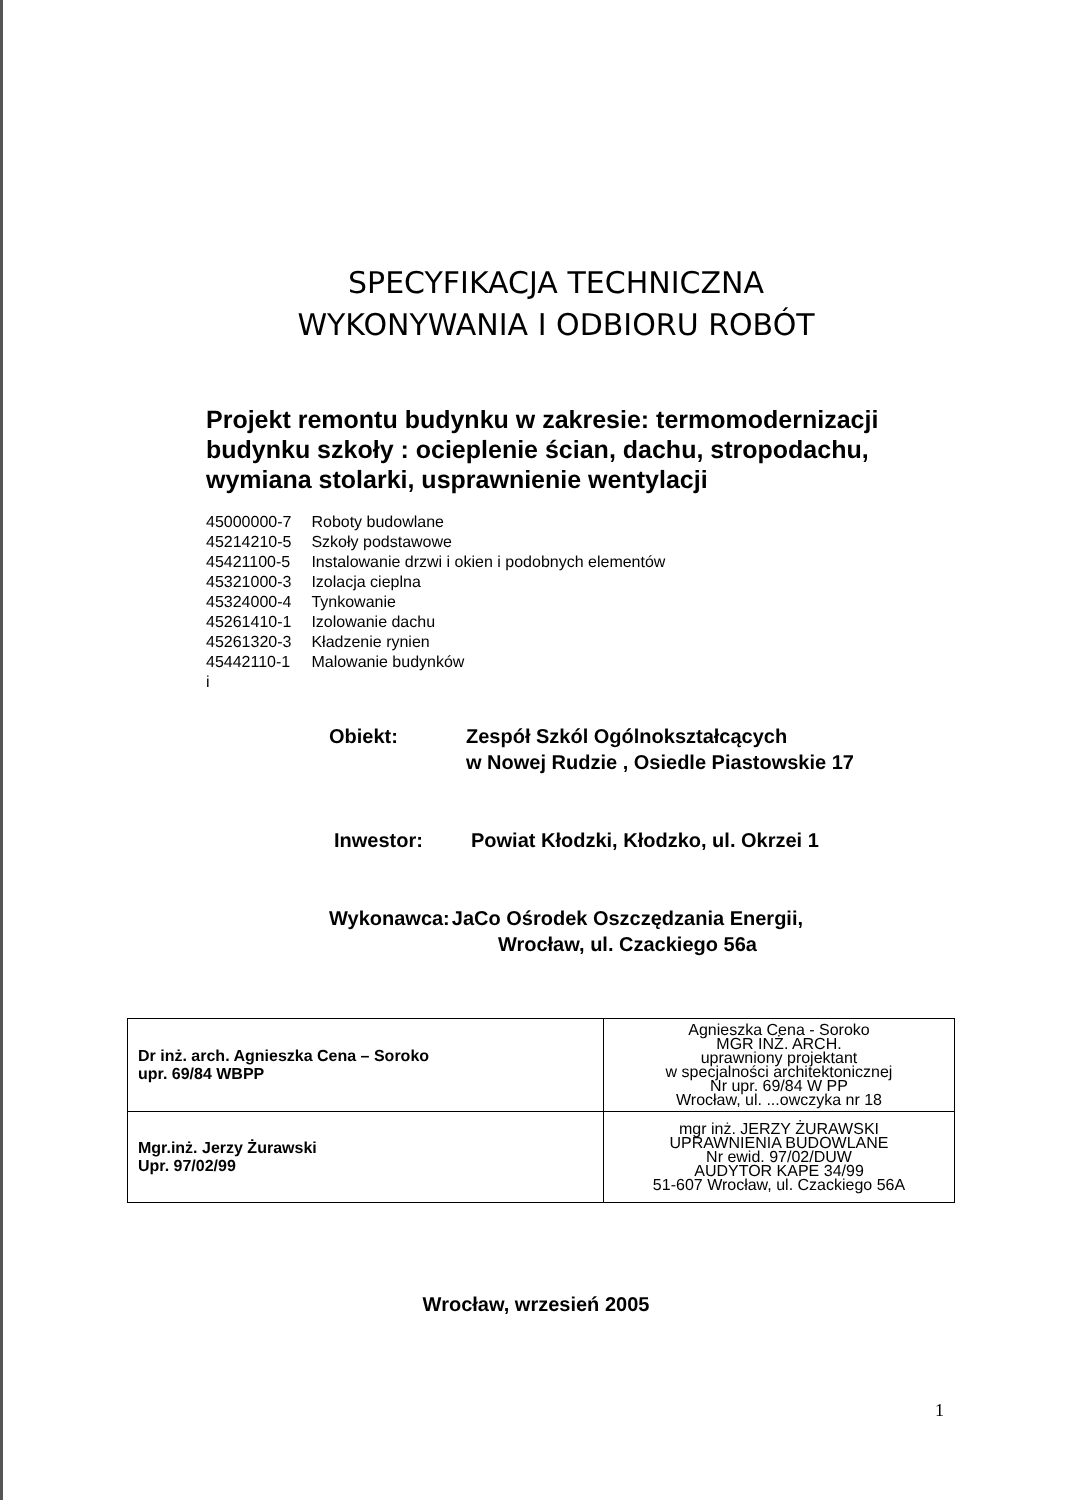SPECYFIKACJA TECHNICZNA
WYKONYWANIA I ODBIORU ROBÓT
Projekt remontu budynku w zakresie: termomodernizacji budynku szkoły : ocieplenie ścian, dachu, stropodachu, wymiana stolarki, usprawnienie wentylacji
| 45000000-7 | Roboty budowlane |
| 45214210-5 | Szkoły podstawowe |
| 45421100-5 | Instalowanie drzwi i okien i podobnych elementów |
| 45321000-3 | Izolacja cieplna |
| 45324000-4 | Tynkowanie |
| 45261410-1 | Izolowanie dachu |
| 45261320-3 | Kładzenie rynien |
| 45442110-1 | Malowanie budynków |
| i | |
| Obiekt: | Zespół Szkól Ogólnokształcących w Nowej Rudzie , Osiedle Piastowskie 17 |
| Inwestor: | Powiat Kłodzki, Kłodzko, ul. Okrzei 1 |
| Wykonawca: | JaCo Ośrodek Oszczędzania Energii, Wrocław, ul. Czackiego 56a |
| Dr inż. arch. Agnieszka Cena – Soroko upr. 69/84 WBPP | Agnieszka Cena - Soroko MGR INŻ. ARCH. uprawniony projektant w specjalności architektonicznej Nr upr. 69/84 W PP Wrocław, ul. ...owczyka nr 18 |
| Mgr.inż. Jerzy Żurawski Upr. 97/02/99 | mgr inż. JERZY ŻURAWSKI UPRAWNIENIA BUDOWLANE Nr ewid. 97/02/DUW AUDYTOR KAPE 34/99 51-607 Wrocław, ul. Czackiego 56A |
Wrocław, wrzesień 2005
1